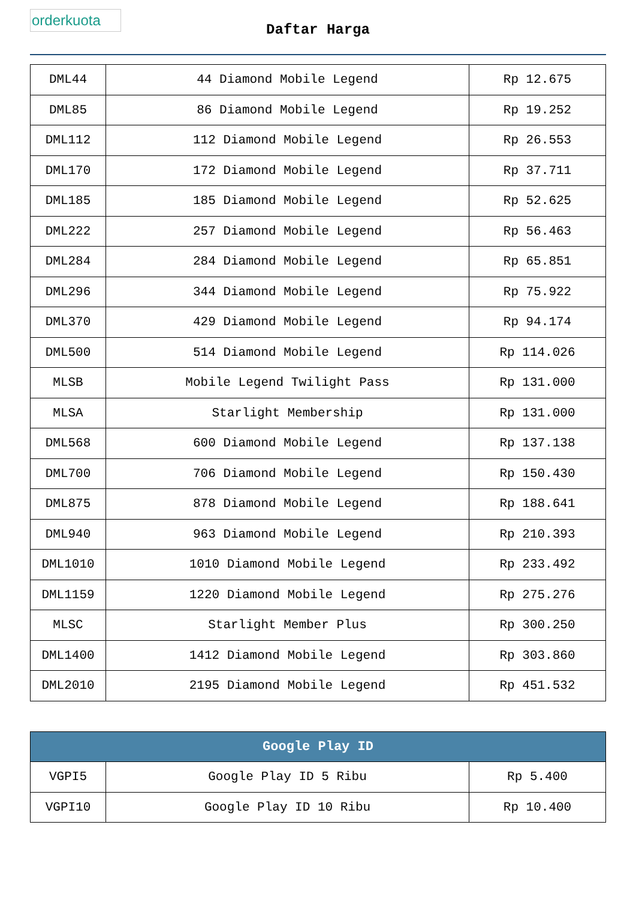orderkuota
Daftar Harga
| DML44 | 44 Diamond Mobile Legend | Rp 12.675 |
| DML85 | 86 Diamond Mobile Legend | Rp 19.252 |
| DML112 | 112 Diamond Mobile Legend | Rp 26.553 |
| DML170 | 172 Diamond Mobile Legend | Rp 37.711 |
| DML185 | 185 Diamond Mobile Legend | Rp 52.625 |
| DML222 | 257 Diamond Mobile Legend | Rp 56.463 |
| DML284 | 284 Diamond Mobile Legend | Rp 65.851 |
| DML296 | 344 Diamond Mobile Legend | Rp 75.922 |
| DML370 | 429 Diamond Mobile Legend | Rp 94.174 |
| DML500 | 514 Diamond Mobile Legend | Rp 114.026 |
| MLSB | Mobile Legend Twilight Pass | Rp 131.000 |
| MLSA | Starlight Membership | Rp 131.000 |
| DML568 | 600 Diamond Mobile Legend | Rp 137.138 |
| DML700 | 706 Diamond Mobile Legend | Rp 150.430 |
| DML875 | 878 Diamond Mobile Legend | Rp 188.641 |
| DML940 | 963 Diamond Mobile Legend | Rp 210.393 |
| DML1010 | 1010 Diamond Mobile Legend | Rp 233.492 |
| DML1159 | 1220 Diamond Mobile Legend | Rp 275.276 |
| MLSC | Starlight Member Plus | Rp 300.250 |
| DML1400 | 1412 Diamond Mobile Legend | Rp 303.860 |
| DML2010 | 2195 Diamond Mobile Legend | Rp 451.532 |
| Google Play ID | | |
| --- | --- | --- |
| VGPI5 | Google Play ID 5 Ribu | Rp 5.400 |
| VGPI10 | Google Play ID 10 Ribu | Rp 10.400 |